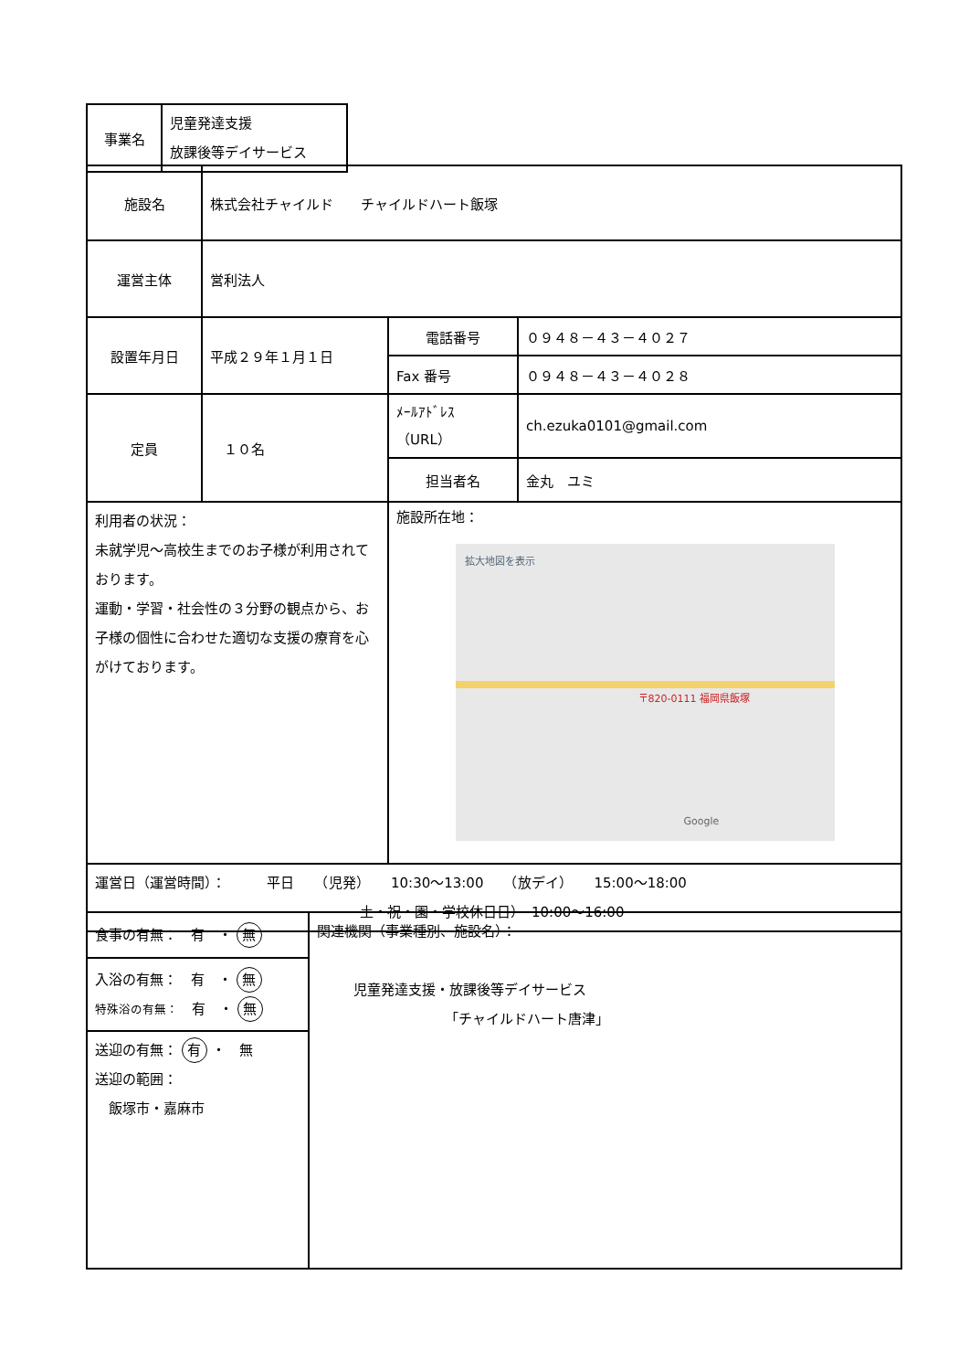| 事業名 | 児童発達支援 放課後等デイサービス |
| 施設名 | 株式会社チャイルド チャイルドハート飯塚 | | |
| 運営主体 | 営利法人 | | |
| 設置年月日 | 平成２９年１月１日 | 電話番号 | ０９４８－４３－４０２７ |
| | | Fax 番号 | ０９４８－４３－４０２８ |
| 定員 | １０名 | ﾒｰﾙｱﾄﾞﾚｽ （URL） | ch.ezuka0101@gmail.com |
| | | 担当者名 | 金丸 ユミ |
| 利用者の状況： 未就学児～高校生までのお子様が利用されております。 運動・学習・社会性の３分野の観点から、お子様の個性に合わせた適切な支援の療育を心がけております。 | | 施設所在地： 拡大地図を表示 〒820-0111 福岡県飯塚 Google | |
| 運営日（運営時間）： 平日 （児発） 10:30～13:00 （放デイ） 15:00～18:00 土・祝・園・学校休日日） 10:00～16:00 | | | |
| 食事の有無： 有 ・ 無 | 関連機関（事業種別、施設名）： 児童発達支援・放課後等デイサービス 「チャイルドハート唐津」 |
| 入浴の有無： 有 ・ 無 特殊浴の有無： 有 ・ 無 | |
| 送迎の有無： 有 ・ 無 送迎の範囲： 飯塚市・嘉麻市 | |